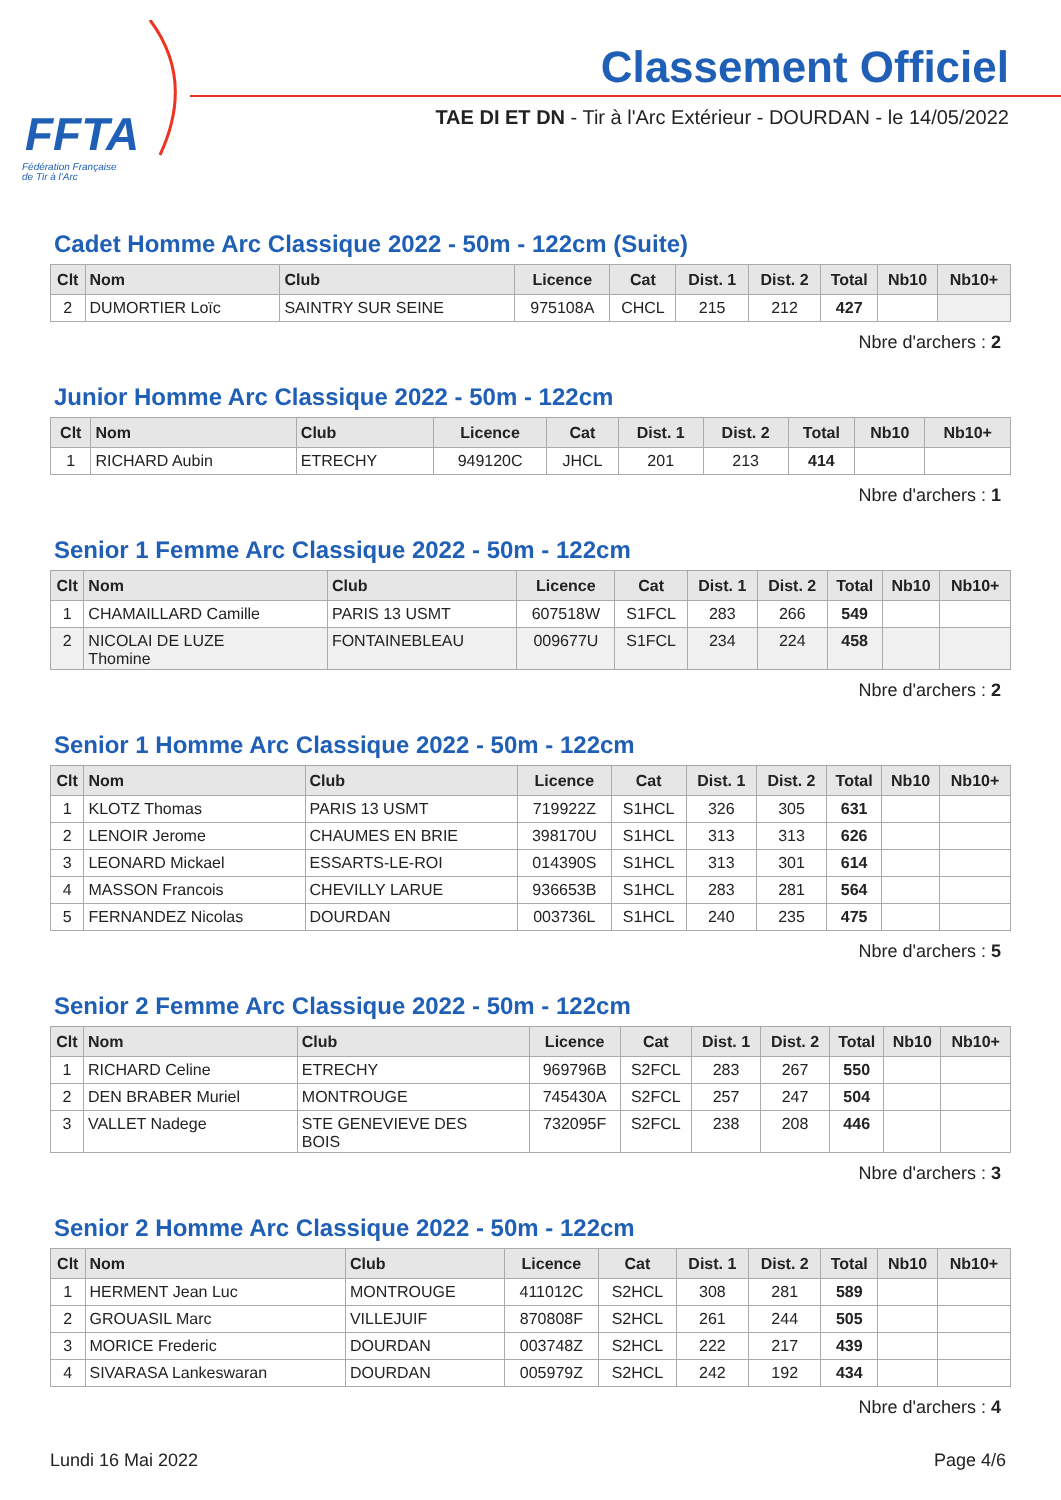FFTA
Fédération Française
de Tir à l'Arc
Classement Officiel
TAE DI ET DN - Tir à l'Arc Extérieur - DOURDAN - le 14/05/2022
Cadet Homme Arc Classique 2022 - 50m - 122cm (Suite)
| Clt | Nom | Club | Licence | Cat | Dist. 1 | Dist. 2 | Total | Nb10 | Nb10+ |
| --- | --- | --- | --- | --- | --- | --- | --- | --- | --- |
| 2 | DUMORTIER Loïc | SAINTRY SUR SEINE | 975108A | CHCL | 215 | 212 | 427 | | |
Nbre d'archers : 2
Junior Homme Arc Classique 2022 - 50m - 122cm
| Clt | Nom | Club | Licence | Cat | Dist. 1 | Dist. 2 | Total | Nb10 | Nb10+ |
| --- | --- | --- | --- | --- | --- | --- | --- | --- | --- |
| 1 | RICHARD Aubin | ETRECHY | 949120C | JHCL | 201 | 213 | 414 | | |
Nbre d'archers : 1
Senior 1 Femme Arc Classique 2022 - 50m - 122cm
| Clt | Nom | Club | Licence | Cat | Dist. 1 | Dist. 2 | Total | Nb10 | Nb10+ |
| --- | --- | --- | --- | --- | --- | --- | --- | --- | --- |
| 1 | CHAMAILLARD Camille | PARIS 13 USMT | 607518W | S1FCL | 283 | 266 | 549 | | |
| 2 | NICOLAI DE LUZE Thomine | FONTAINEBLEAU | 009677U | S1FCL | 234 | 224 | 458 | | |
Nbre d'archers : 2
Senior 1 Homme Arc Classique 2022 - 50m - 122cm
| Clt | Nom | Club | Licence | Cat | Dist. 1 | Dist. 2 | Total | Nb10 | Nb10+ |
| --- | --- | --- | --- | --- | --- | --- | --- | --- | --- |
| 1 | KLOTZ Thomas | PARIS 13 USMT | 719922Z | S1HCL | 326 | 305 | 631 | | |
| 2 | LENOIR Jerome | CHAUMES EN BRIE | 398170U | S1HCL | 313 | 313 | 626 | | |
| 3 | LEONARD Mickael | ESSARTS-LE-ROI | 014390S | S1HCL | 313 | 301 | 614 | | |
| 4 | MASSON Francois | CHEVILLY LARUE | 936653B | S1HCL | 283 | 281 | 564 | | |
| 5 | FERNANDEZ Nicolas | DOURDAN | 003736L | S1HCL | 240 | 235 | 475 | | |
Nbre d'archers : 5
Senior 2 Femme Arc Classique 2022 - 50m - 122cm
| Clt | Nom | Club | Licence | Cat | Dist. 1 | Dist. 2 | Total | Nb10 | Nb10+ |
| --- | --- | --- | --- | --- | --- | --- | --- | --- | --- |
| 1 | RICHARD Celine | ETRECHY | 969796B | S2FCL | 283 | 267 | 550 | | |
| 2 | DEN BRABER Muriel | MONTROUGE | 745430A | S2FCL | 257 | 247 | 504 | | |
| 3 | VALLET Nadege | STE GENEVIEVE DES BOIS | 732095F | S2FCL | 238 | 208 | 446 | | |
Nbre d'archers : 3
Senior 2 Homme Arc Classique 2022 - 50m - 122cm
| Clt | Nom | Club | Licence | Cat | Dist. 1 | Dist. 2 | Total | Nb10 | Nb10+ |
| --- | --- | --- | --- | --- | --- | --- | --- | --- | --- |
| 1 | HERMENT Jean Luc | MONTROUGE | 411012C | S2HCL | 308 | 281 | 589 | | |
| 2 | GROUASIL Marc | VILLEJUIF | 870808F | S2HCL | 261 | 244 | 505 | | |
| 3 | MORICE Frederic | DOURDAN | 003748Z | S2HCL | 222 | 217 | 439 | | |
| 4 | SIVARASA Lankeswaran | DOURDAN | 005979Z | S2HCL | 242 | 192 | 434 | | |
Nbre d'archers : 4
Lundi 16 Mai 2022 Page 4/6